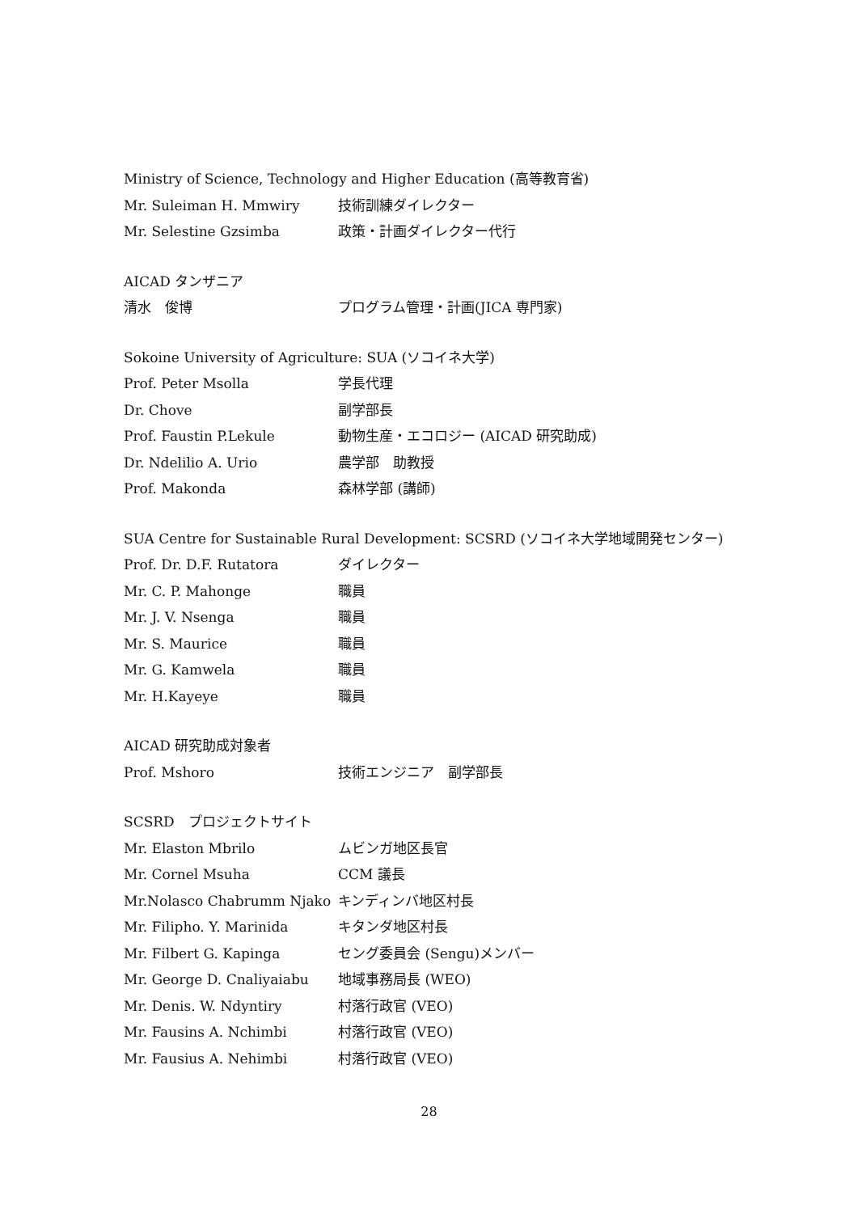Ministry of Science, Technology and Higher Education (高等教育省)
Mr. Suleiman H. Mmwiry 技術訓練ダイレクター
Mr. Selestine Gzsimba 政策・計画ダイレクター代行
AICAD タンザニア
清水　俊博 プログラム管理・計画(JICA 専門家)
Sokoine University of Agriculture: SUA (ソコイネ大学)
Prof. Peter Msolla 学長代理
Dr. Chove 副学部長
Prof. Faustin P.Lekule 動物生産・エコロジー (AICAD 研究助成)
Dr. Ndelilio A. Urio 農学部　助教授
Prof. Makonda 森林学部 (講師)
SUA Centre for Sustainable Rural Development: SCSRD (ソコイネ大学地域開発センター)
Prof. Dr. D.F. Rutatora ダイレクター
Mr. C. P. Mahonge 職員
Mr. J. V. Nsenga 職員
Mr. S. Maurice 職員
Mr. G. Kamwela 職員
Mr. H.Kayeye 職員
AICAD 研究助成対象者
Prof. Mshoro 技術エンジニア　副学部長
SCSRD　プロジェクトサイト
Mr. Elaston Mbrilo ムビンガ地区長官
Mr. Cornel Msuha CCM 議長
Mr.Nolasco Chabrumm Njako キンディンバ地区村長
Mr. Filipho. Y. Marinida キタンダ地区村長
Mr. Filbert G. Kapinga セング委員会 (Sengu)メンバー
Mr. George D. Cnaliyaiabu 地域事務局長 (WEO)
Mr. Denis. W. Ndyntiry 村落行政官 (VEO)
Mr. Fausins A. Nchimbi 村落行政官 (VEO)
Mr. Fausius A. Nehimbi 村落行政官 (VEO)
28